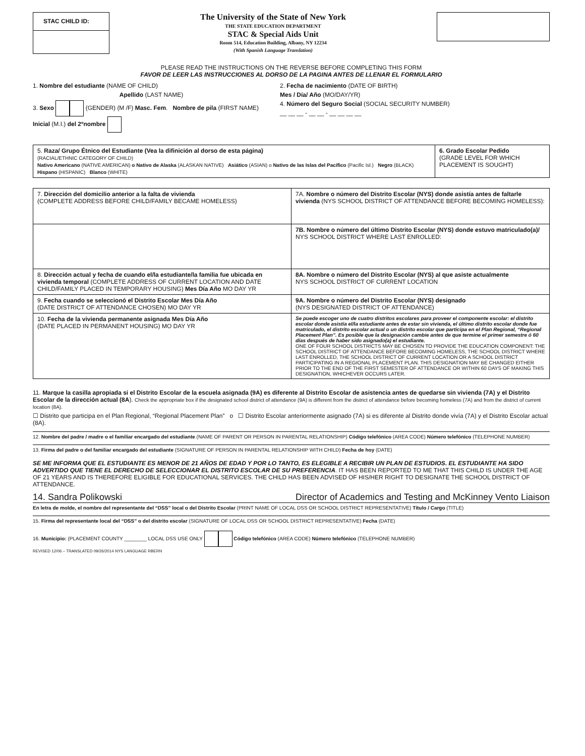STAC CHILD ID:
The University of the State of New York
THE STATE EDUCATION DEPARTMENT
STAC & Special Aids Unit
Room 514, Education Building, Albany, NY 12234
(With Spanish Language Translation)
PLEASE READ THE INSTRUCTIONS ON THE REVERSE BEFORE COMPLETING THIS FORM
FAVOR DE LEER LAS INSTRUCCIONES AL DORSO DE LA PAGINA ANTES DE LLENAR EL FORMULARIO
1. Nombre del estudiante (NAME OF CHILD)
Apellido (LAST NAME)
3. Sexo (GENDER) (M /F) Masc. Fem. Nombre de pila (FIRST NAME) Inicial (M.I.) del 2ºnombre
2. Fecha de nacimiento (DATE OF BIRTH)
Mes / Día/ Año (MO/DAY/YR)
4. Número del Seguro Social (SOCIAL SECURITY NUMBER)
__ __ __ - __ __ - __ __ __ __
| 5. Raza/ Grupo Étnico del Estudiante (Vea la difinición al dorso de esta página) (RACIAL/ETHNIC CATEGORY OF CHILD) Nativo Americano (NATIVE AMERICAN) o Nativo de Alaska (ALASKAN NATIVE) Asiático (ASIAN) o Nativo de las Islas del Pacífico (Pacific Isl.) Negro (BLACK) Hispano (HISPANIC) Blanco (WHITE) | 6. Grado Escolar Pedido (GRADE LEVEL FOR WHICH PLACEMENT IS SOUGHT) |
| 7. Dirección del domicilio anterior a la falta de vivienda (COMPLETE ADDRESS BEFORE CHILD/FAMILY BECAME HOMELESS) | 7A. Nombre o número del Distrito Escolar (NYS) donde asistía antes de faltarle vivienda (NYS SCHOOL DISTRICT OF ATTENDANCE BEFORE BECOMING HOMELESS): |
| | 7B. Nombre o número del último Distrito Escolar (NYS) donde estuvo matriculado(a)/ NYS SCHOOL DISTRICT WHERE LAST ENROLLED: |
| 8. Dirección actual y fecha de cuando el/la estudiante/la familia fue ubicada en vivienda temporal (COMPLETE ADDRESS OF CURRENT LOCATION AND DATE CHILD/FAMILY PLACED IN TEMPORARY HOUSING) Mes Día Año MO DAY YR | 8A. Nombre o número del Distrito Escolar (NYS) al que asiste actualmente NYS SCHOOL DISTRICT OF CURRENT LOCATION |
| 9. Fecha cuando se seleccionó el Distrito Escolar Mes Día Año (DATE DISTRICT OF ATTENDANCE CHOSEN) MO DAY YR | 9A. Nombre o número del Distrito Escolar (NYS) designado (NYS DESIGNATED DISTRICT OF ATTENDANCE) |
| 10. Fecha de la vivienda permanente asignada Mes Día Año (DATE PLACED IN PERMANENT HOUSING) MO DAY YR | Se puede escoger uno de cuatro distritos escolares para proveer el componente escolar: el distrito escolar donde asistía el/la estudiante antes de estar sin vivienda, el último distrito escolar donde fue matriculado, el distrito escolar actual o un distrito escolar que participa en el Plan Regional, “Regional Placement Plan”. Es posible que la designación cambie antes de que termine el primer semestre ó 60 días después de haber sido asignado(a) el estudiante. ONE OF FOUR SCHOOL DISTRICTS MAY BE CHOSEN TO PROVIDE THE EDUCATION COMPONENT: THE SCHOOL DISTRICT OF ATTENDANCE BEFORE BECOMING HOMELESS, THE SCHOOL DISTRICT WHERE LAST ENROLLED, THE SCHOOL DISTRICT OF CURRENT LOCATION OR A SCHOOL DISTRICT PARTICIPATING IN A REGIONAL PLACEMENT PLAN. THIS DESIGNATION MAY BE CHANGED EITHER PRIOR TO THE END OF THE FIRST SEMESTER OF ATTENDANCE OR WITHIN 60 DAYS OF MAKING THIS DESIGNATION, WHICHEVER OCCURS LATER. |
11. Marque la casilla apropiada si el Distrito Escolar de la escuela asignada (9A) es diferente al Distrito Escolar de asistencia antes de quedarse sin vivienda (7A) y el Distrito Escolar de la dirección actual (8A). Check the appropriate box if the designated school district of attendance (9A) is different from the district of attendance before becoming homeless (7A) and from the district of current location (8A).
☐ Distrito que participa en el Plan Regional, “Regional Placement Plan” o ☐ Distrito Escolar anteriormente asignado (7A) si es diferente al Distrito donde vivía (7A) y el Distrito Escolar actual (8A).
12. Nombre del padre / madre o el familiar encargado del estudiante (NAME OF PARENT OR PERSON IN PARENTAL RELATIONSHIP) Código telefónico (AREA CODE) Número telefónico (TELEPHONE NUMBER)
13. Firma del padre o del familiar encargado del estudiante (SIGNATURE OF PERSON IN PARENTAL RELATIONSHIP WITH CHILD) Fecha de hoy (DATE)
SE ME INFORMA QUE EL ESTUDIANTE ES MENOR DE 21 AÑOS DE EDAD Y POR LO TANTO, ES ELEGIBLE A RECIBIR UN PLAN DE ESTUDIOS. EL ESTUDIANTE HA SIDO ADVERTIDO QUE TIENE EL DERECHO DE SELECCIONAR EL DISTRITO ESCOLAR DE SU PREFERENCIA. IT HAS BEEN REPORTED TO ME THAT THIS CHILD IS UNDER THE AGE OF 21 YEARS AND IS THEREFORE ELIGIBLE FOR EDUCATIONAL SERVICES. THE CHILD HAS BEEN ADVISED OF HIS/HER RIGHT TO DESIGNATE THE SCHOOL DISTRICT OF ATTENDANCE.
14. Sandra Polikowski Director of Academics and Testing and McKinney Vento Liaison
En letra de molde, el nombre del representante del “DSS” local o del Distrito Escolar (PRINT NAME OF LOCAL DSS OR SCHOOL DISTRICT REPRESENTATIVE) Título / Cargo (TITLE)
15. Firma del representante local del “DSS” o del distrito escolar (SIGNATURE OF LOCAL DSS OR SCHOOL DISTRICT REPRESENTATIVE) Fecha (DATE)
16. Municipio: (PLACEMENT COUNTY ________ LOCAL DSS USE ONLY Código telefónico (AREA CODE) Número telefónico (TELEPHONE NUMBER)
REVISED 12/06 – TRANSLATED 09/26/2014 NYS LANGUAGE RBERN